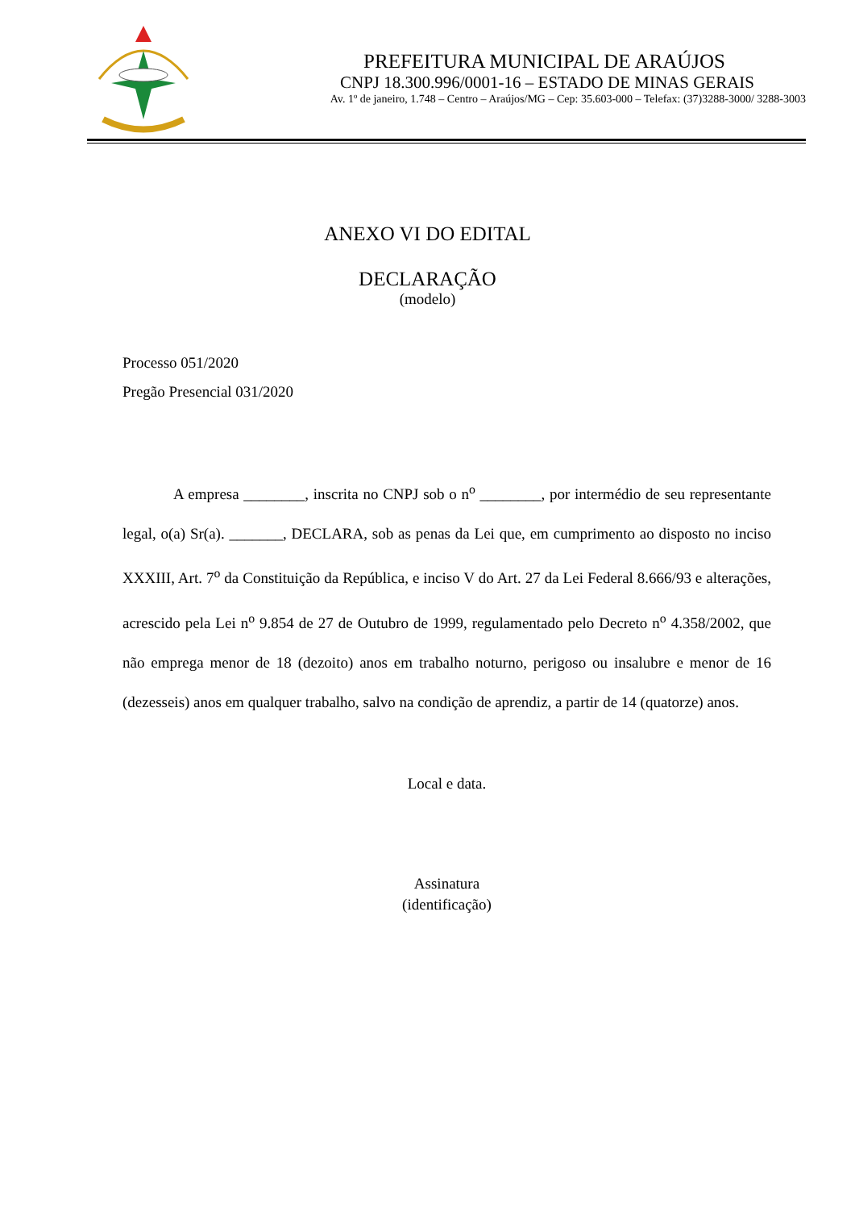PREFEITURA MUNICIPAL DE ARAÚJOS
CNPJ 18.300.996/0001-16 – ESTADO DE MINAS GERAIS
Av. 1º de janeiro, 1.748 – Centro – Araújos/MG – Cep: 35.603-000 – Telefax: (37)3288-3000/ 3288-3003
ANEXO VI DO EDITAL
DECLARAÇÃO
(modelo)
Processo 051/2020
Pregão Presencial 031/2020
A empresa ________, inscrita no CNPJ sob o n<sup>o</sup> ________, por intermédio de seu representante legal, o(a) Sr(a). _______, DECLARA, sob as penas da Lei que, em cumprimento ao disposto no inciso XXXIII, Art. 7<sup>o</sup> da Constituição da República, e inciso V do Art. 27 da Lei Federal 8.666/93 e alterações, acrescido pela Lei n<sup>o</sup> 9.854 de 27 de Outubro de 1999, regulamentado pelo Decreto n<sup>o</sup> 4.358/2002, que não emprega menor de 18 (dezoito) anos em trabalho noturno, perigoso ou insalubre e menor de 16 (dezesseis) anos em qualquer trabalho, salvo na condição de aprendiz, a partir de 14 (quatorze) anos.
Local e data.
Assinatura
(identificação)